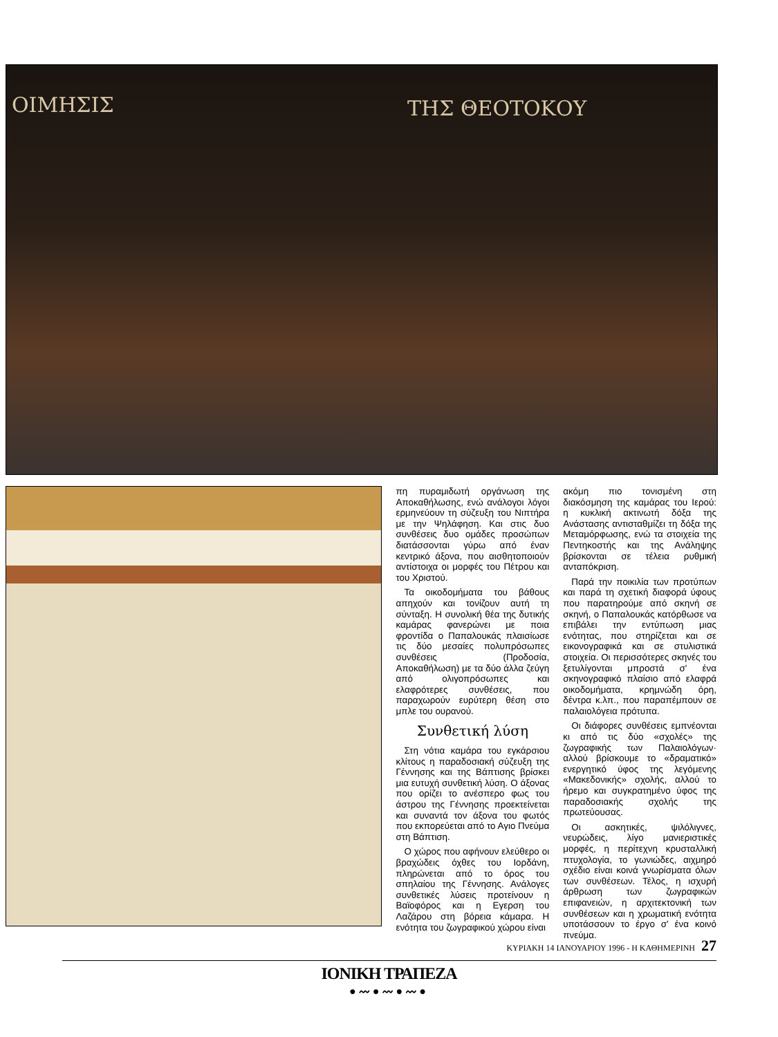ΟΙΜΗΣΙΣ ΤΗΣ ΘΕΟΤΟΚΟΥ
πη πυραμιδωτή οργάνωση της Αποκαθήλωσης, ενώ ανάλογοι λόγοι ερμηνεύουν τη σύζευξη του Νιπτήρα με την Ψηλάφηση. Και στις δυο συνθέσεις δυο ομάδες προσώπων διατάσσονται γύρω από έναν κεντρικό άξονα, που αισθητοποιούν αντίστοιχα οι μορφές του Πέτρου και του Χριστού.
Τα οικοδομήματα του βάθους απηχούν και τονίζουν αυτή τη σύνταξη. Η συνολική θέα της δυτικής καμάρας φανερώνει με ποια φροντίδα ο Παπαλουκάς πλαισίωσε τις δύο μεσαίες πολυπρόσωπες συνθέσεις (Προδοσία, Αποκαθήλωση) με τα δύο άλλα ζεύγη από ολιγοπρόσωπες και ελαφρότερες συνθέσεις, που παραχωρούν ευρύτερη θέση στο μπλε του ουρανού.
Συνθετική λύση
Στη νότια καμάρα του εγκάρσιου κλίτους η παραδοσιακή σύζευξη της Γέννησης και της Βάπτισης βρίσκει μια ευτυχή συνθετική λύση. Ο άξονας που ορίζει το ανέσπερο φως του άστρου της Γέννησης προεκτείνεται και συναντά τον άξονα του φωτός που εκπορεύεται από το Αγιο Πνεύμα στη Βάπτιση.
Ο χώρος που αφήνουν ελεύθερο οι βραχώδεις όχθες του Ιορδάνη, πληρώνεται από το όρος του σπηλαίου της Γέννησης. Ανάλογες συνθετικές λύσεις προτείνουν η Βαϊοφόρος και η Εγερση του Λαζάρου στη βόρεια κάμαρα. Η ενότητα του ζωγραφικού χώρου είναι
ακόμη πιο τονισμένη στη διακόσμηση της καμάρας του Ιερού: η κυκλική ακτινωτή δόξα της Ανάστασης αντισταθμίζει τη δόξα της Μεταμόρφωσης, ενώ τα στοιχεία της Πεντηκοστής και της Ανάληψης βρίσκονται σε τέλεια ρυθμική ανταπόκριση.
Παρά την ποικιλία των προτύπων και παρά τη σχετική διαφορά ύφους που παρατηρούμε από σκηνή σε σκηνή, ο Παπαλουκάς κατόρθωσε να επιβάλει την εντύπωση μιας ενότητας, που στηρίζεται και σε εικονογραφικά και σε στυλιστικά στοιχεία. Οι περισσότερες σκηνές του ξετυλίγονται μπροστά σ' ένα σκηνογραφικό πλαίσιο από ελαφρά οικοδομήματα, κρημνώδη όρη, δέντρα κ.λπ., που παραπέμπουν σε παλαιολόγεια πρότυπα.
Οι διάφορες συνθέσεις εμπνέονται κι από τις δύο «σχολές» της ζωγραφικής των Παλαιολόγων· αλλού βρίσκουμε το «δραματικό» ενεργητικό ύφος της λεγόμενης «Μακεδονικής» σχολής, αλλού το ήρεμο και συγκρατημένο ύφος της παραδοσιακής σχολής της πρωτεύουσας.
Οι ασκητικές, ψιλόλιγνες, νευρώδεις, λίγο μανιεριστικές μορφές, η περίτεχνη κρυσταλλική πτυχολογία, το γωνιώδες, αιχμηρό σχέδιο είναι κοινά γνωρίσματα όλων των συνθέσεων. Τέλος, η ισχυρή άρθρωση των ζωγραφικών επιφανειών, η αρχιτεκτονική των συνθέσεων και η χρωματική ενότητα υποτάσσουν το έργο σ' ένα κοινό πνεύμα.
ΚΥΡΙΑΚΗ 14 ΙΑΝΟΥΑΡΙΟΥ 1996 - Η ΚΑΘΗΜΕΡΙΝΗ 27
ΙΟΝΙΚΗ ΤΡΑΠΕΖΑ
●〰●〰●〰●